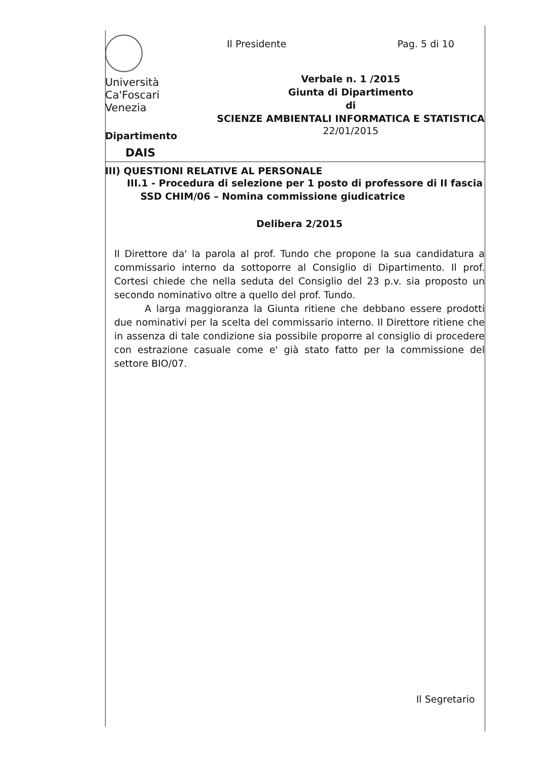Università
Ca'Foscari
Venezia
Dipartimento
DAIS
Il Presidente Pag. 5 di 10
Verbale n. 1 /2015
Giunta di Dipartimento
di
SCIENZE AMBIENTALI INFORMATICA E STATISTICA
22/01/2015
III) QUESTIONI RELATIVE AL PERSONALE
III.1 - Procedura di selezione per 1 posto di professore di II fascia
SSD CHIM/06 – Nomina commissione giudicatrice
Delibera 2/2015
Il Direttore da' la parola al prof. Tundo che propone la sua candidatura a commissario interno da sottoporre al Consiglio di Dipartimento. Il prof. Cortesi chiede che nella seduta del Consiglio del 23 p.v. sia proposto un secondo nominativo oltre a quello del prof. Tundo.
A larga maggioranza la Giunta ritiene che debbano essere prodotti due nominativi per la scelta del commissario interno. Il Direttore ritiene che in assenza di tale condizione sia possibile proporre al consiglio di procedere con estrazione casuale come e' già stato fatto per la commissione del settore BIO/07.
Il Segretario